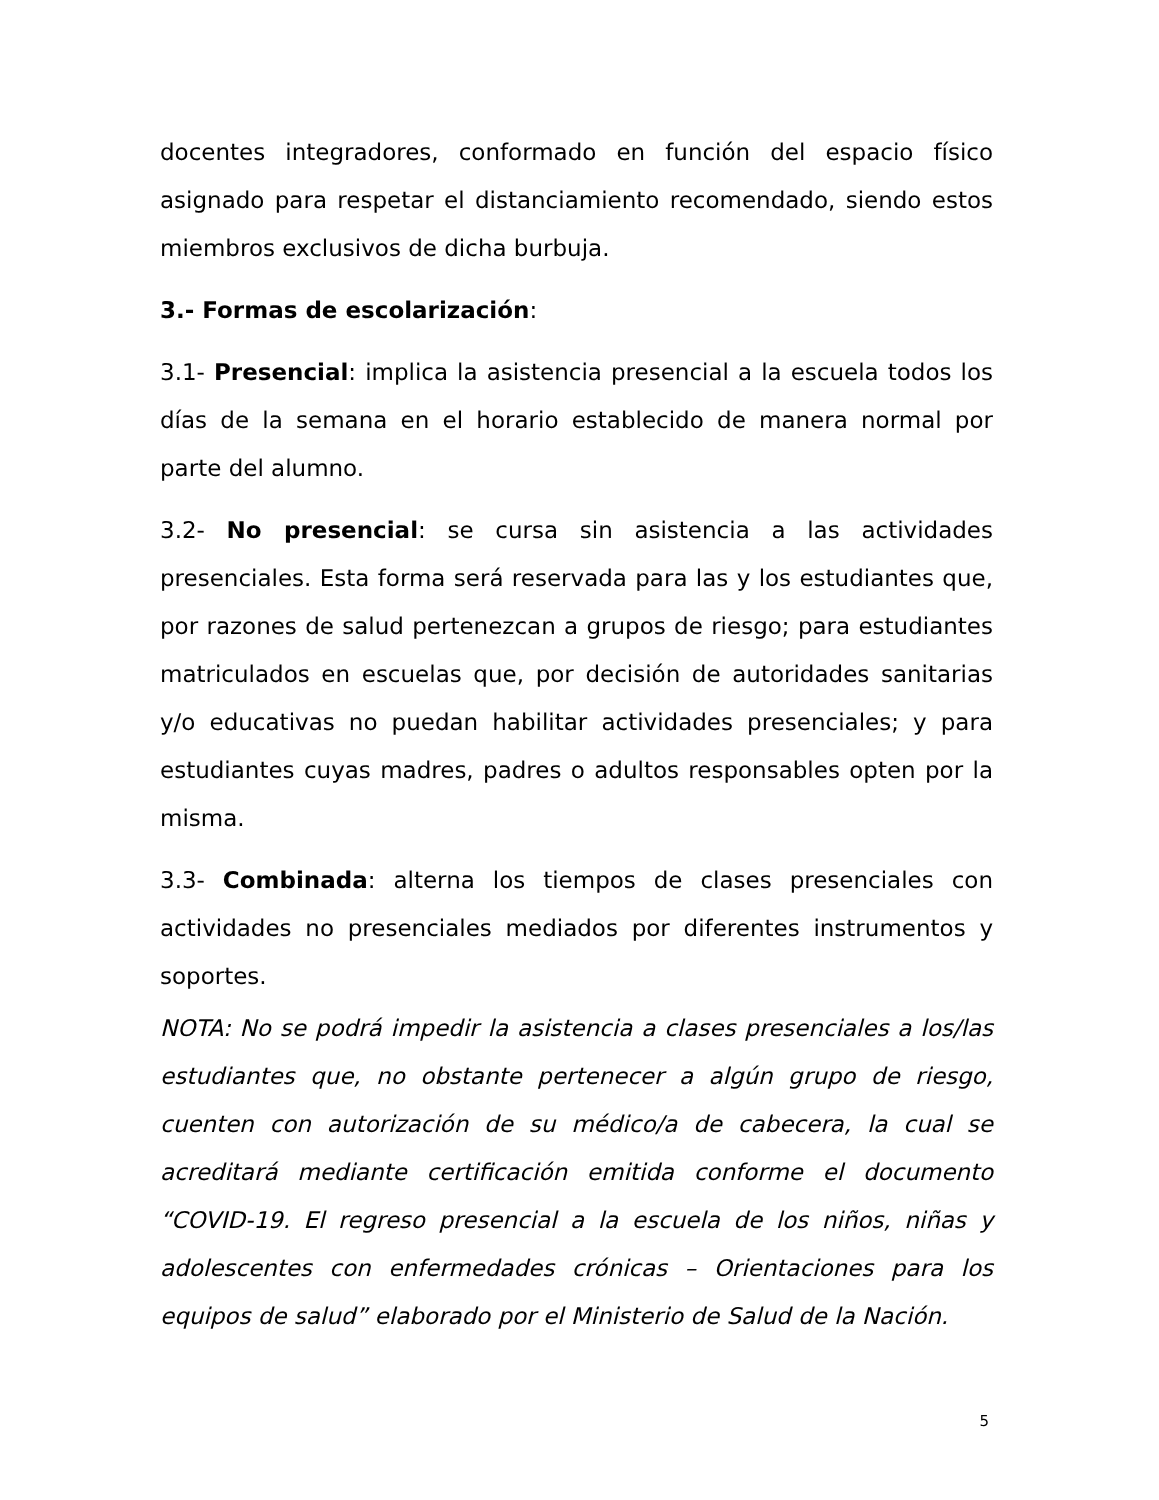docentes integradores, conformado en función del espacio físico asignado para respetar el distanciamiento recomendado, siendo estos miembros exclusivos de dicha burbuja.
3.- Formas de escolarización:
3.1- Presencial: implica la asistencia presencial a la escuela todos los días de la semana en el horario establecido de manera normal por parte del alumno.
3.2- No presencial: se cursa sin asistencia a las actividades presenciales. Esta forma será reservada para las y los estudiantes que, por razones de salud pertenezcan a grupos de riesgo; para estudiantes matriculados en escuelas que, por decisión de autoridades sanitarias y/o educativas no puedan habilitar actividades presenciales; y para estudiantes cuyas madres, padres o adultos responsables opten por la misma.
3.3- Combinada: alterna los tiempos de clases presenciales con actividades no presenciales mediados por diferentes instrumentos y soportes.
NOTA: No se podrá impedir la asistencia a clases presenciales a los/las estudiantes que, no obstante pertenecer a algún grupo de riesgo, cuenten con autorización de su médico/a de cabecera, la cual se acreditará mediante certificación emitida conforme el documento “COVID-19. El regreso presencial a la escuela de los niños, niñas y adolescentes con enfermedades crónicas – Orientaciones para los equipos de salud” elaborado por el Ministerio de Salud de la Nación.
5